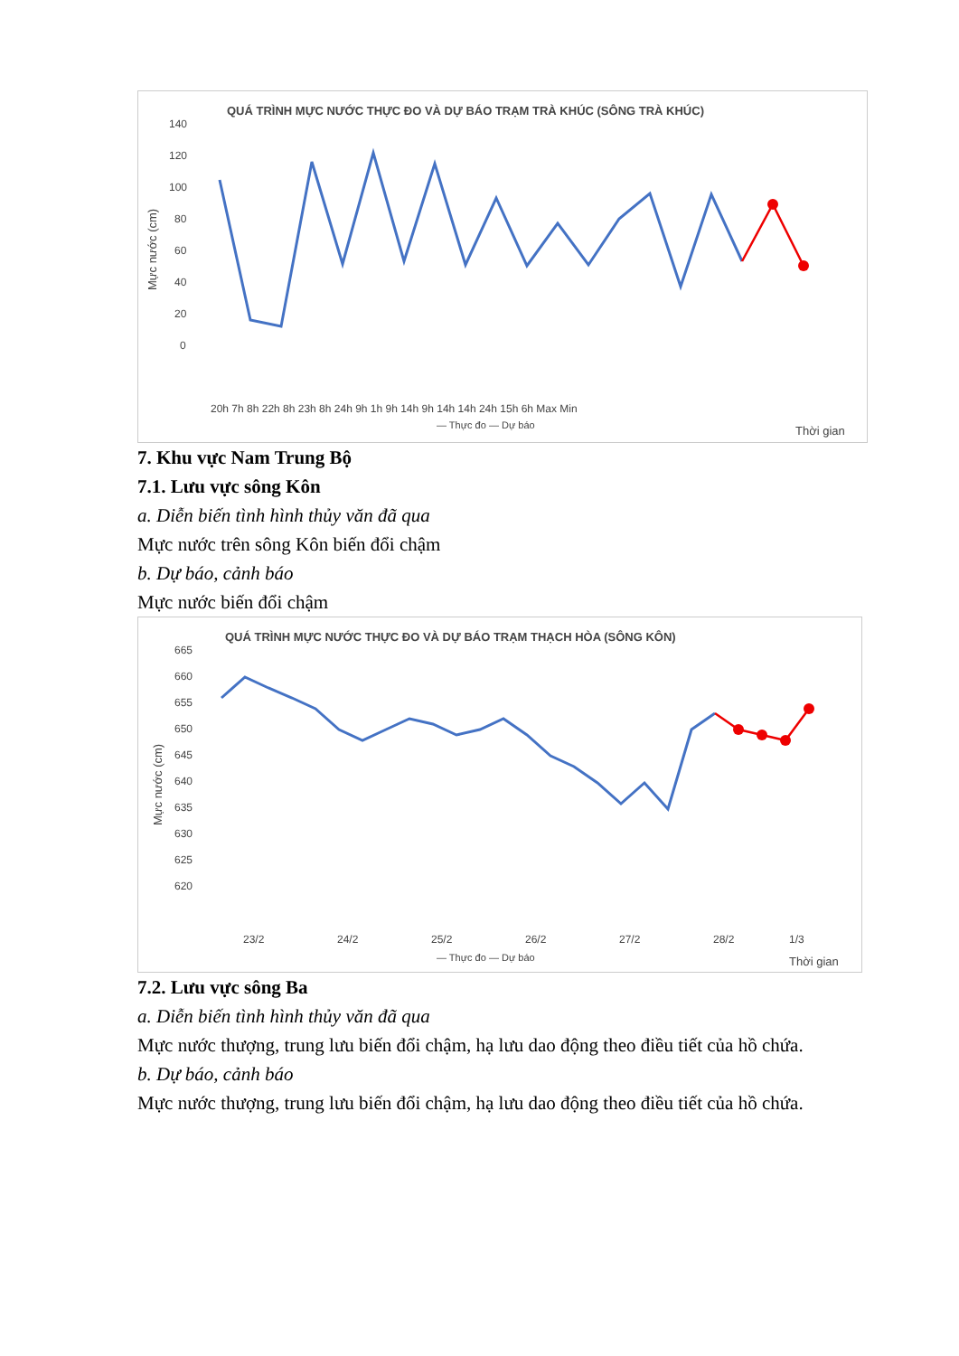QUÁ TRÌNH MỰC NƯỚC THỰC ĐO VÀ DỰ BÁO TRẠM TRÀ KHÚC (SÔNG TRÀ KHÚC)
140
120
100
80
60
40
20
0
Mực nước (cm)
20h 7h 8h 22h 8h 23h 8h 24h 9h 1h 9h 14h 9h 14h 14h 24h 15h 6h Max Min
— Thực đo — Dự báo
Thời gian
7. Khu vực Nam Trung Bộ
7.1. Lưu vực sông Kôn
a. Diễn biến tình hình thủy văn đã qua
Mực nước trên sông Kôn biến đổi chậm
b. Dự báo, cảnh báo
Mực nước biến đổi chậm
QUÁ TRÌNH MỰC NƯỚC THỰC ĐO VÀ DỰ BÁO TRẠM THẠCH HÒA (SÔNG KÔN)
665
660
655
650
645
640
635
630
625
620
Mực nước (cm)
23/2
24/2
25/2
26/2
27/2
28/2
1/3
— Thực đo — Dự báo
Thời gian
7.2. Lưu vực sông Ba
a. Diễn biến tình hình thủy văn đã qua
Mực nước thượng, trung lưu biến đổi chậm, hạ lưu dao động theo điều tiết của hồ chứa.
b. Dự báo, cảnh báo
Mực nước thượng, trung lưu biến đổi chậm, hạ lưu dao động theo điều tiết của hồ chứa.